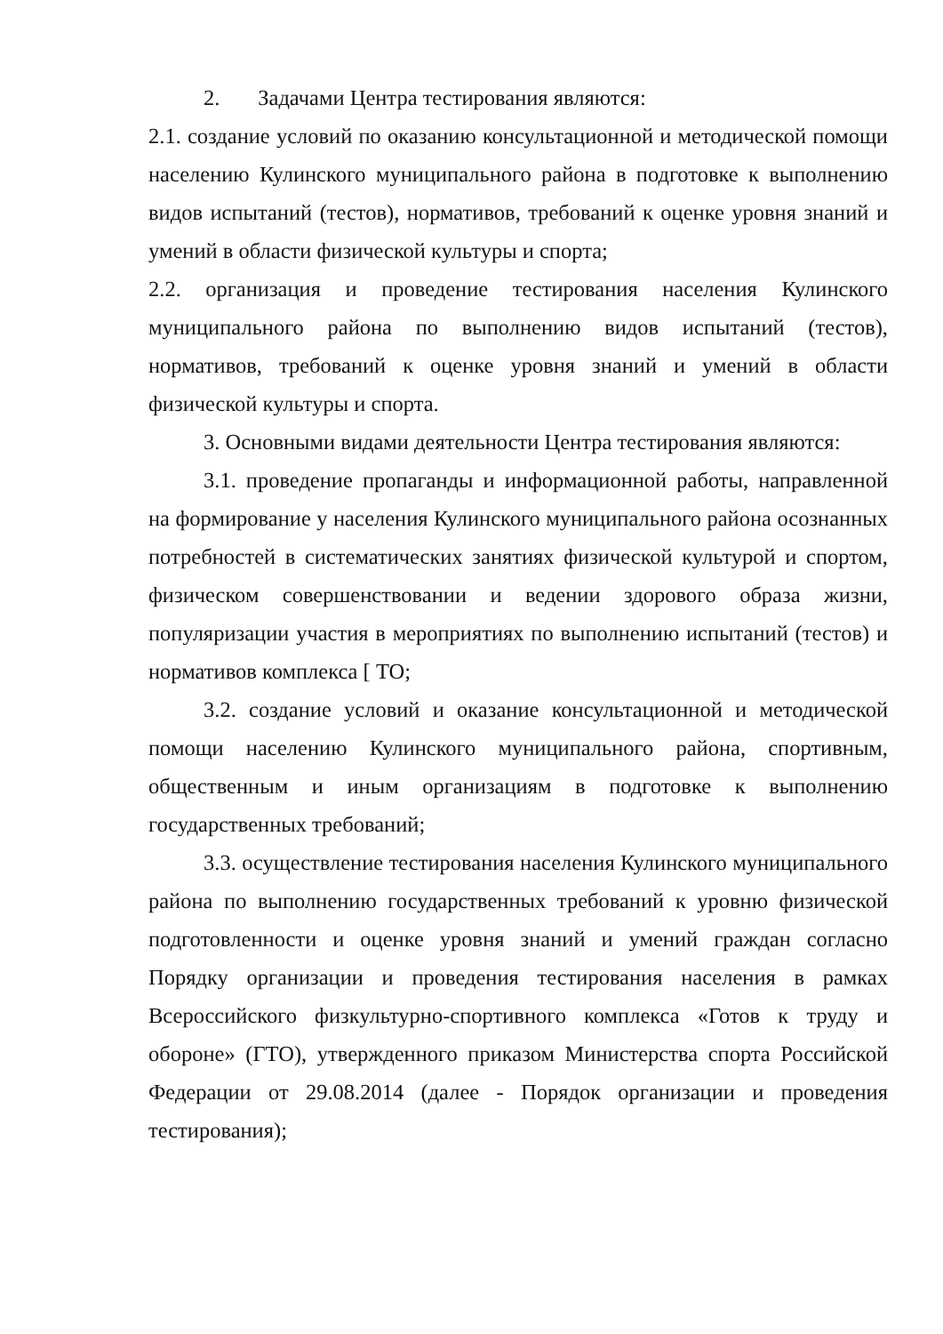2. Задачами Центра тестирования являются:
2.1. создание условий по оказанию консультационной и методической помощи населению Кулинского муниципального района в подготовке к выполнению видов испытаний (тестов), нормативов, требований к оценке уровня знаний и умений в области физической культуры и спорта;
2.2. организация и проведение тестирования населения Кулинского муниципального района по выполнению видов испытаний (тестов), нормативов, требований к оценке уровня знаний и умений в области физической культуры и спорта.
3. Основными видами деятельности Центра тестирования являются:
3.1. проведение пропаганды и информационной работы, направленной на формирование у населения Кулинского муниципального района осознанных потребностей в систематических занятиях физической культурой и спортом, физическом совершенствовании и ведении здорового образа жизни, популяризации участия в мероприятиях по выполнению испытаний (тестов) и нормативов комплекса [ ТО;
3.2. создание условий и оказание консультационной и методической помощи населению Кулинского муниципального района, спортивным, общественным и иным организациям в подготовке к выполнению государственных требований;
3.3. осуществление тестирования населения Кулинского муниципального района по выполнению государственных требований к уровню физической подготовленности и оценке уровня знаний и умений граждан согласно Порядку организации и проведения тестирования населения в рамках Всероссийского физкультурно-спортивного комплекса «Готов к труду и обороне» (ГТО), утвержденного приказом Министерства спорта Российской Федерации от 29.08.2014 (далее - Порядок организации и проведения тестирования);